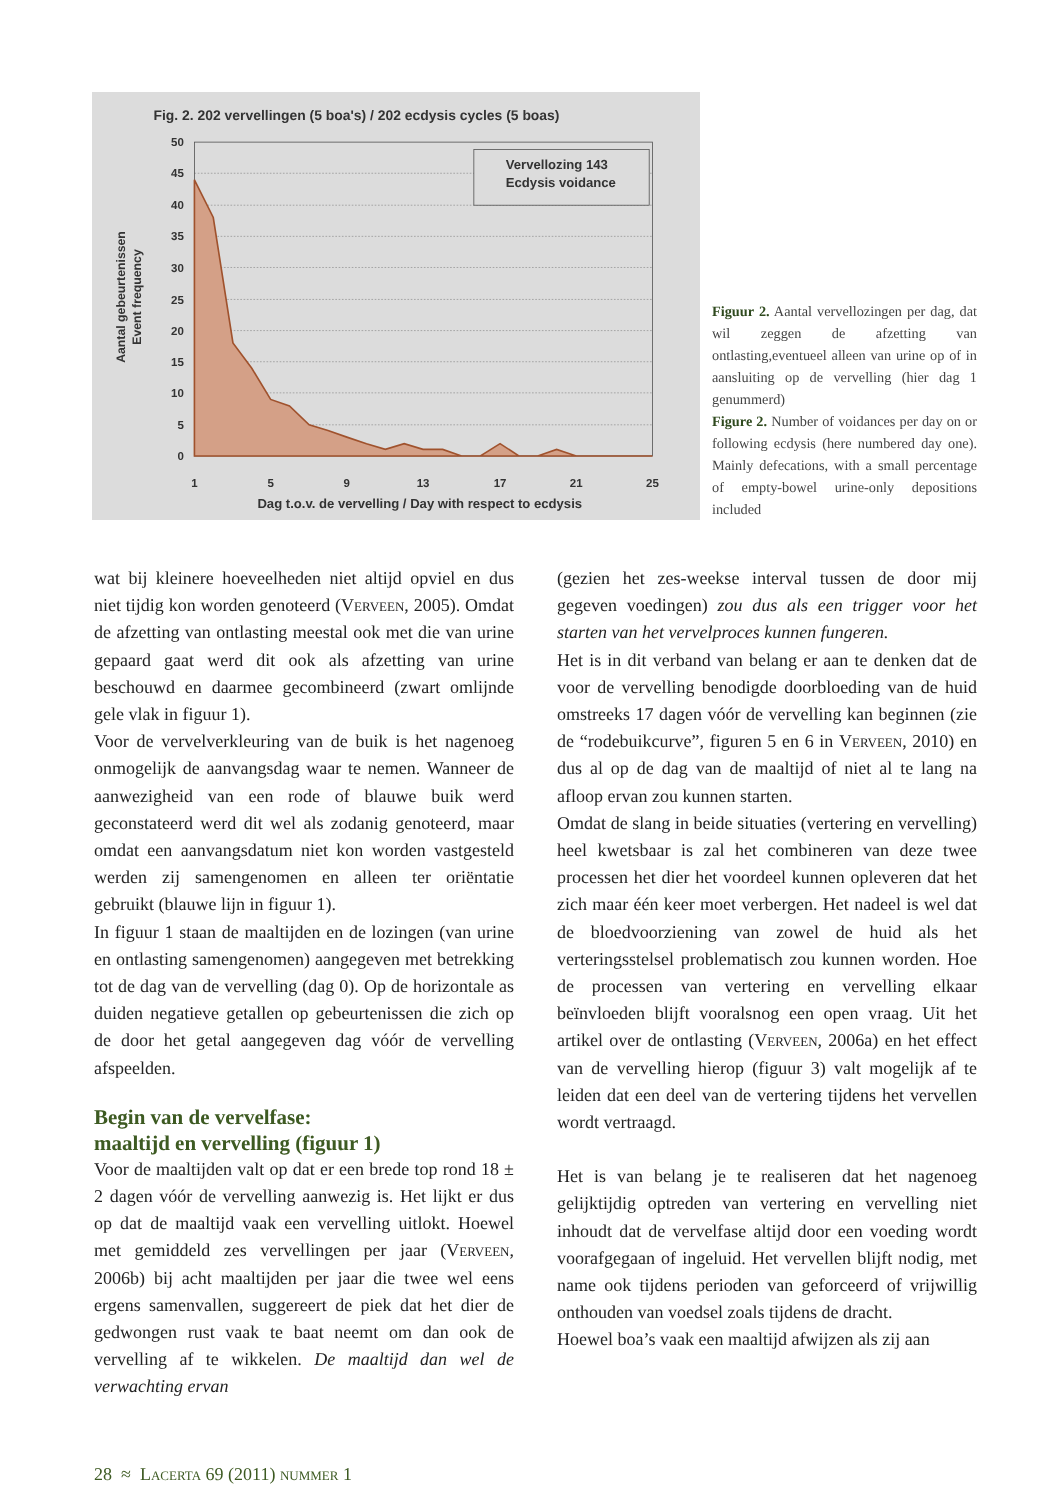Fig. 2. 202 vervellingen (5 boa's) / 202 ecdysis cycles (5 boas)
50
45
40
35
30
25
20
15
10
5
0
Vervellozing 143
Ecdysis voidance
1
5
9
13
17
21
25
Dag t.o.v. de vervelling / Day with respect to ecdysis
Aantal gebeurtenissen
Event frequency
Figuur 2. Aantal vervellozingen per dag, dat wil zeggen de afzetting van ontlasting,eventueel alleen van urine op of in aansluiting op de vervelling (hier dag 1 genummerd)
Figure 2. Number of voidances per day on or following ecdysis (here numbered day one). Mainly defecations, with a small percentage of empty-bowel urine-only depositions included
wat bij kleinere hoeveelheden niet altijd opviel en dus niet tijdig kon worden genoteerd (Verveen, 2005). Omdat de afzetting van ontlasting meestal ook met die van urine gepaard gaat werd dit ook als afzetting van urine beschouwd en daarmee gecombineerd (zwart omlijnde gele vlak in figuur 1).
Voor de vervelverkleuring van de buik is het nagenoeg onmogelijk de aanvangsdag waar te nemen. Wanneer de aanwezigheid van een rode of blauwe buik werd geconstateerd werd dit wel als zodanig genoteerd, maar omdat een aanvangsdatum niet kon worden vastgesteld werden zij samengenomen en alleen ter oriëntatie gebruikt (blauwe lijn in figuur 1).
In figuur 1 staan de maaltijden en de lozingen (van urine en ontlasting samengenomen) aangegeven met betrekking tot de dag van de vervelling (dag 0). Op de horizontale as duiden negatieve getallen op gebeurtenissen die zich op de door het getal aangegeven dag vóór de vervelling afspeelden.
Begin van de vervelfase:
maaltijd en vervelling (figuur 1)
Voor de maaltijden valt op dat er een brede top rond 18 ± 2 dagen vóór de vervelling aanwezig is. Het lijkt er dus op dat de maaltijd vaak een vervelling uitlokt. Hoewel met gemiddeld zes vervellingen per jaar (Verveen, 2006b) bij acht maaltijden per jaar die twee wel eens ergens samenvallen, suggereert de piek dat het dier de gedwongen rust vaak te baat neemt om dan ook de vervelling af te wikkelen. De maaltijd dan wel de verwachting ervan
(gezien het zes-weekse interval tussen de door mij gegeven voedingen) zou dus als een trigger voor het starten van het vervelproces kunnen fungeren.
Het is in dit verband van belang er aan te denken dat de voor de vervelling benodigde doorbloeding van de huid omstreeks 17 dagen vóór de vervelling kan beginnen (zie de “rodebuikcurve”, figuren 5 en 6 in Verveen, 2010) en dus al op de dag van de maaltijd of niet al te lang na afloop ervan zou kunnen starten.
Omdat de slang in beide situaties (vertering en vervelling) heel kwetsbaar is zal het combineren van deze twee processen het dier het voordeel kunnen opleveren dat het zich maar één keer moet verbergen. Het nadeel is wel dat de bloedvoorziening van zowel de huid als het verteringsstelsel problematisch zou kunnen worden. Hoe de processen van vertering en vervelling elkaar beïnvloeden blijft vooralsnog een open vraag. Uit het artikel over de ontlasting (Verveen, 2006a) en het effect van de vervelling hierop (figuur 3) valt mogelijk af te leiden dat een deel van de vertering tijdens het vervellen wordt vertraagd.
Het is van belang je te realiseren dat het nagenoeg gelijktijdig optreden van vertering en vervelling niet inhoudt dat de vervelfase altijd door een voeding wordt voorafgegaan of ingeluid. Het vervellen blijft nodig, met name ook tijdens perioden van geforceerd of vrijwillig onthouden van voedsel zoals tijdens de dracht.
Hoewel boa’s vaak een maaltijd afwijzen als zij aan
28 ≈ Lacerta 69 (2011) nummer 1